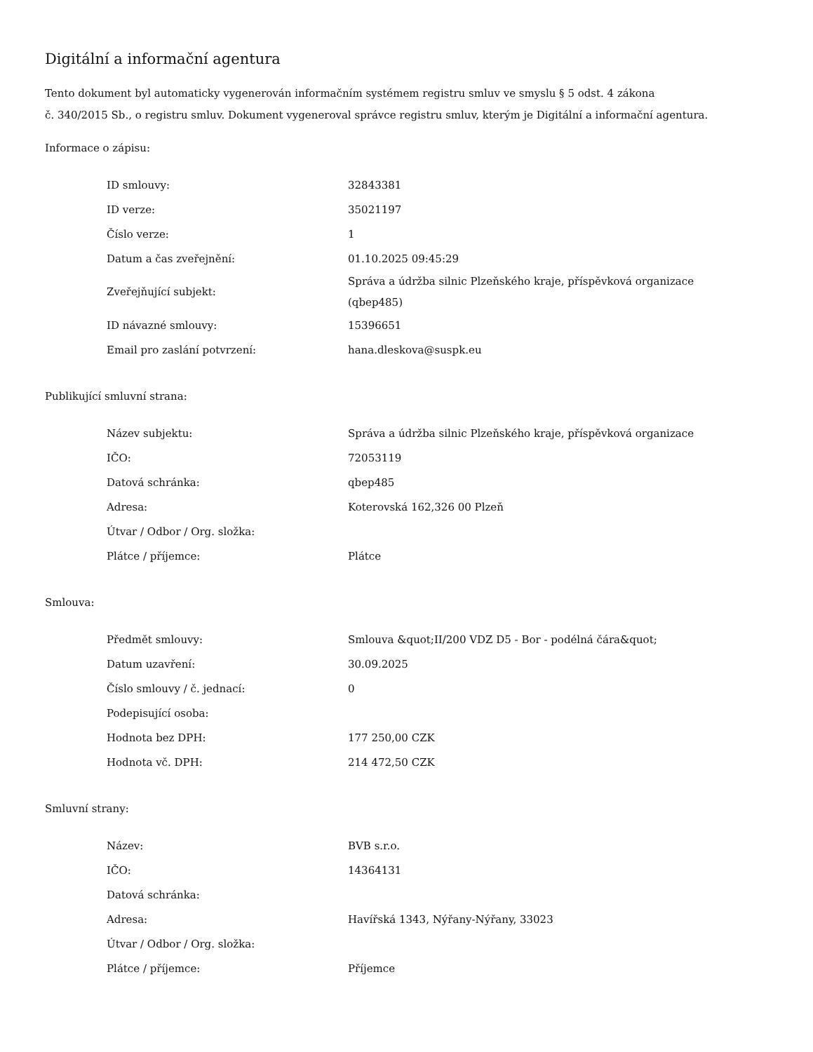Digitální a informační agentura
Tento dokument byl automaticky vygenerován informačním systémem registru smluv ve smyslu § 5 odst. 4 zákona
č. 340/2015 Sb., o registru smluv. Dokument vygeneroval správce registru smluv, kterým je Digitální a informační agentura.
Informace o zápisu:
| ID smlouvy: | 32843381 |
| ID verze: | 35021197 |
| Číslo verze: | 1 |
| Datum a čas zveřejnění: | 01.10.2025 09:45:29 |
| Zveřejňující subjekt: | Správa a údržba silnic Plzeňského kraje, příspěvková organizace (qbep485) |
| ID návazné smlouvy: | 15396651 |
| Email pro zaslání potvrzení: | hana.dleskova@suspk.eu |
Publikující smluvní strana:
| Název subjektu: | Správa a údržba silnic Plzeňského kraje, příspěvková organizace |
| IČO: | 72053119 |
| Datová schránka: | qbep485 |
| Adresa: | Koterovská 162,326 00 Plzeň |
| Útvar / Odbor / Org. složka: | |
| Plátce / příjemce: | Plátce |
Smlouva:
| Předmět smlouvy: | Smlouva &quot;II/200 VDZ D5 - Bor - podélná čára&quot; |
| Datum uzavření: | 30.09.2025 |
| Číslo smlouvy / č. jednací: | 0 |
| Podepisující osoba: | |
| Hodnota bez DPH: | 177 250,00 CZK |
| Hodnota vč. DPH: | 214 472,50 CZK |
Smluvní strany:
| Název: | BVB s.r.o. |
| IČO: | 14364131 |
| Datová schránka: | |
| Adresa: | Havířská 1343, Nýřany-Nýřany, 33023 |
| Útvar / Odbor / Org. složka: | |
| Plátce / příjemce: | Příjemce |